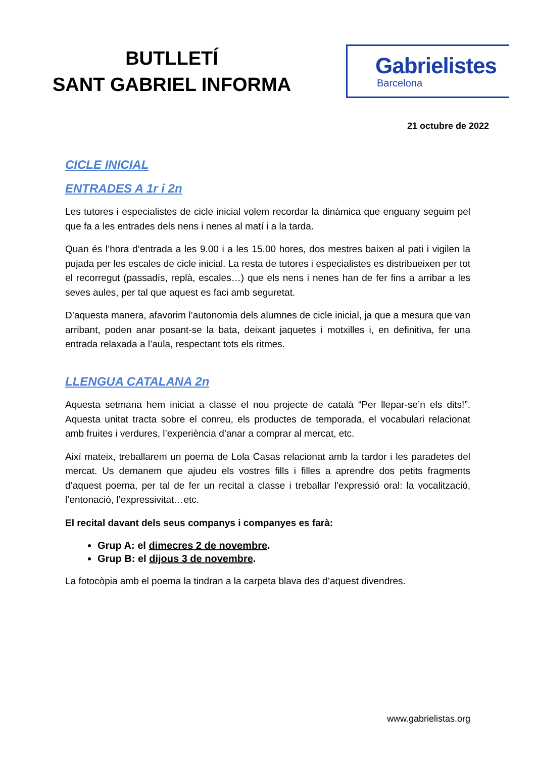BUTLLETÍ
SANT GABRIEL INFORMA
Gabrielistes
Barcelona
21 octubre de 2022
CICLE INICIAL
ENTRADES A 1r i 2n
Les tutores i especialistes de cicle inicial volem recordar la dinàmica que enguany seguim pel que fa a les entrades dels nens i nenes al matí i a la tarda.
Quan és l’hora d’entrada a les 9.00 i a les 15.00 hores, dos mestres baixen al pati i vigilen la pujada per les escales de cicle inicial. La resta de tutores i especialistes es distribueixen per tot el recorregut (passadís, replà, escales…) que els nens i nenes han de fer fins a arribar a les seves aules, per tal que aquest es faci amb seguretat.
D’aquesta manera, afavorim l’autonomia dels alumnes de cicle inicial, ja que a mesura que van arribant, poden anar posant-se la bata, deixant jaquetes i motxilles i, en definitiva, fer una entrada relaxada a l’aula, respectant tots els ritmes.
LLENGUA CATALANA 2n
Aquesta setmana hem iniciat a classe el nou projecte de català “Per llepar-se’n els dits!”. Aquesta unitat tracta sobre el conreu, els productes de temporada, el vocabulari relacionat amb fruites i verdures, l’experiència d’anar a comprar al mercat, etc.
Així mateix, treballarem un poema de Lola Casas relacionat amb la tardor i les paradetes del mercat. Us demanem que ajudeu els vostres fills i filles a aprendre dos petits fragments d’aquest poema, per tal de fer un recital a classe i treballar l’expressió oral: la vocalització, l’entonació, l’expressivitat…etc.
El recital davant dels seus companys i companyes es farà:
Grup A: el dimecres 2 de novembre.
Grup B: el dijous 3 de novembre.
La fotocòpia amb el poema la tindran a la carpeta blava des d’aquest divendres.
www.gabrielistas.org